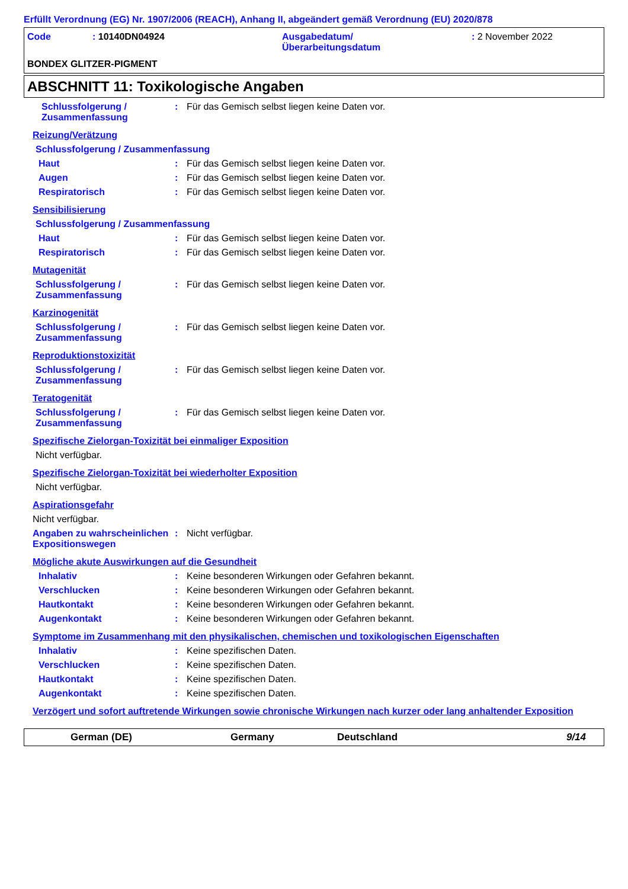Erfüllt Verordnung (EG) Nr. 1907/2006 (REACH), Anhang II, abgeändert gemäß Verordnung (EU) 2020/878
Code
: 10140DN04924
Ausgabedatum/
Überarbeitungsdatum
: 2 November 2022
BONDEX GLITZER-PIGMENT
ABSCHNITT 11: Toxikologische Angaben
Schlussfolgerung / Zusammenfassung
:
Für das Gemisch selbst liegen keine Daten vor.
Reizung/Verätzung
Schlussfolgerung / Zusammenfassung
Haut
:
Für das Gemisch selbst liegen keine Daten vor.
Augen
:
Für das Gemisch selbst liegen keine Daten vor.
Respiratorisch
:
Für das Gemisch selbst liegen keine Daten vor.
Sensibilisierung
Schlussfolgerung / Zusammenfassung
Haut
:
Für das Gemisch selbst liegen keine Daten vor.
Respiratorisch
:
Für das Gemisch selbst liegen keine Daten vor.
Mutagenität
Schlussfolgerung / Zusammenfassung
:
Für das Gemisch selbst liegen keine Daten vor.
Karzinogenität
Schlussfolgerung / Zusammenfassung
:
Für das Gemisch selbst liegen keine Daten vor.
Reproduktionstoxizität
Schlussfolgerung / Zusammenfassung
:
Für das Gemisch selbst liegen keine Daten vor.
Teratogenität
Schlussfolgerung / Zusammenfassung
:
Für das Gemisch selbst liegen keine Daten vor.
Spezifische Zielorgan-Toxizität bei einmaliger Exposition
Nicht verfügbar.
Spezifische Zielorgan-Toxizität bei wiederholter Exposition
Nicht verfügbar.
Aspirationsgefahr
Nicht verfügbar.
Angaben zu wahrscheinlichen Expositionswegen
:
Nicht verfügbar.
Mögliche akute Auswirkungen auf die Gesundheit
Inhalativ
:
Keine besonderen Wirkungen oder Gefahren bekannt.
Verschlucken
:
Keine besonderen Wirkungen oder Gefahren bekannt.
Hautkontakt
:
Keine besonderen Wirkungen oder Gefahren bekannt.
Augenkontakt
:
Keine besonderen Wirkungen oder Gefahren bekannt.
Symptome im Zusammenhang mit den physikalischen, chemischen und toxikologischen Eigenschaften
Inhalativ
:
Keine spezifischen Daten.
Verschlucken
:
Keine spezifischen Daten.
Hautkontakt
:
Keine spezifischen Daten.
Augenkontakt
:
Keine spezifischen Daten.
Verzögert und sofort auftretende Wirkungen sowie chronische Wirkungen nach kurzer oder lang anhaltender Exposition
German (DE)
Germany
Deutschland
9/14